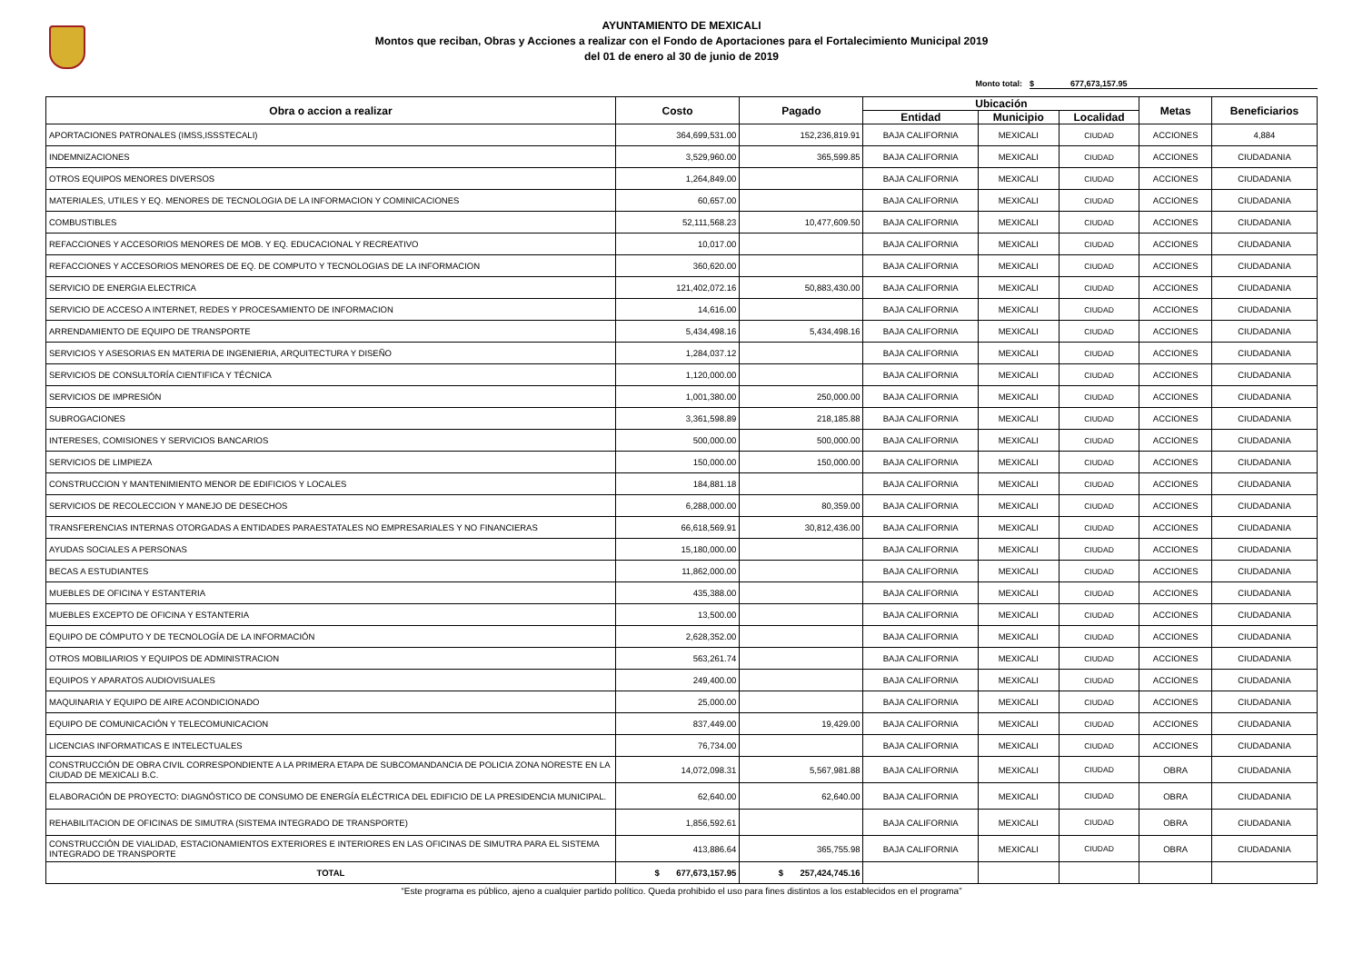AYUNTAMIENTO DE MEXICALI
Montos que reciban, Obras y Acciones a realizar con el Fondo de Aportaciones para el Fortalecimiento Municipal 2019
del 01 de enero al 30 de junio de 2019
Monto total: $ 677,673,157.95
| Obra o accion a realizar | Costo | Pagado | Ubicación | | | Metas | Beneficiarios |
| --- | --- | --- | --- | --- | --- | --- | --- |
| | | | Entidad | Municipio | Localidad | | |
| APORTACIONES PATRONALES (IMSS,ISSSTECALI) | 364,699,531.00 | 152,236,819.91 | BAJA CALIFORNIA | MEXICALI | CIUDAD | ACCIONES | 4,884 |
| INDEMNIZACIONES | 3,529,960.00 | 365,599.85 | BAJA CALIFORNIA | MEXICALI | CIUDAD | ACCIONES | CIUDADANIA |
| OTROS EQUIPOS MENORES DIVERSOS | 1,264,849.00 | | BAJA CALIFORNIA | MEXICALI | CIUDAD | ACCIONES | CIUDADANIA |
| MATERIALES, UTILES Y EQ. MENORES DE TECNOLOGIA DE LA INFORMACION Y COMINICACIONES | 60,657.00 | | BAJA CALIFORNIA | MEXICALI | CIUDAD | ACCIONES | CIUDADANIA |
| COMBUSTIBLES | 52,111,568.23 | 10,477,609.50 | BAJA CALIFORNIA | MEXICALI | CIUDAD | ACCIONES | CIUDADANIA |
| REFACCIONES Y ACCESORIOS MENORES DE MOB. Y EQ. EDUCACIONAL Y RECREATIVO | 10,017.00 | | BAJA CALIFORNIA | MEXICALI | CIUDAD | ACCIONES | CIUDADANIA |
| REFACCIONES Y ACCESORIOS MENORES DE EQ. DE COMPUTO Y TECNOLOGIAS DE LA INFORMACION | 360,620.00 | | BAJA CALIFORNIA | MEXICALI | CIUDAD | ACCIONES | CIUDADANIA |
| SERVICIO DE ENERGIA ELECTRICA | 121,402,072.16 | 50,883,430.00 | BAJA CALIFORNIA | MEXICALI | CIUDAD | ACCIONES | CIUDADANIA |
| SERVICIO DE ACCESO A INTERNET, REDES Y PROCESAMIENTO DE INFORMACION | 14,616.00 | | BAJA CALIFORNIA | MEXICALI | CIUDAD | ACCIONES | CIUDADANIA |
| ARRENDAMIENTO DE EQUIPO DE TRANSPORTE | 5,434,498.16 | 5,434,498.16 | BAJA CALIFORNIA | MEXICALI | CIUDAD | ACCIONES | CIUDADANIA |
| SERVICIOS Y ASESORIAS EN MATERIA DE INGENIERIA, ARQUITECTURA Y DISEÑO | 1,284,037.12 | | BAJA CALIFORNIA | MEXICALI | CIUDAD | ACCIONES | CIUDADANIA |
| SERVICIOS DE CONSULTORÍA CIENTIFICA Y TÉCNICA | 1,120,000.00 | | BAJA CALIFORNIA | MEXICALI | CIUDAD | ACCIONES | CIUDADANIA |
| SERVICIOS DE IMPRESIÓN | 1,001,380.00 | 250,000.00 | BAJA CALIFORNIA | MEXICALI | CIUDAD | ACCIONES | CIUDADANIA |
| SUBROGACIONES | 3,361,598.89 | 218,185.88 | BAJA CALIFORNIA | MEXICALI | CIUDAD | ACCIONES | CIUDADANIA |
| INTERESES, COMISIONES Y SERVICIOS BANCARIOS | 500,000.00 | 500,000.00 | BAJA CALIFORNIA | MEXICALI | CIUDAD | ACCIONES | CIUDADANIA |
| SERVICIOS DE LIMPIEZA | 150,000.00 | 150,000.00 | BAJA CALIFORNIA | MEXICALI | CIUDAD | ACCIONES | CIUDADANIA |
| CONSTRUCCION Y MANTENIMIENTO MENOR DE EDIFICIOS Y LOCALES | 184,881.18 | | BAJA CALIFORNIA | MEXICALI | CIUDAD | ACCIONES | CIUDADANIA |
| SERVICIOS DE RECOLECCION Y MANEJO DE DESECHOS | 6,288,000.00 | 80,359.00 | BAJA CALIFORNIA | MEXICALI | CIUDAD | ACCIONES | CIUDADANIA |
| TRANSFERENCIAS INTERNAS OTORGADAS A ENTIDADES PARAESTATALES NO EMPRESARIALES Y NO FINANCIERAS | 66,618,569.91 | 30,812,436.00 | BAJA CALIFORNIA | MEXICALI | CIUDAD | ACCIONES | CIUDADANIA |
| AYUDAS SOCIALES A PERSONAS | 15,180,000.00 | | BAJA CALIFORNIA | MEXICALI | CIUDAD | ACCIONES | CIUDADANIA |
| BECAS A ESTUDIANTES | 11,862,000.00 | | BAJA CALIFORNIA | MEXICALI | CIUDAD | ACCIONES | CIUDADANIA |
| MUEBLES DE OFICINA Y ESTANTERIA | 435,388.00 | | BAJA CALIFORNIA | MEXICALI | CIUDAD | ACCIONES | CIUDADANIA |
| MUEBLES EXCEPTO DE OFICINA Y ESTANTERIA | 13,500.00 | | BAJA CALIFORNIA | MEXICALI | CIUDAD | ACCIONES | CIUDADANIA |
| EQUIPO DE CÓMPUTO Y DE TECNOLOGÍA DE LA INFORMACIÓN | 2,628,352.00 | | BAJA CALIFORNIA | MEXICALI | CIUDAD | ACCIONES | CIUDADANIA |
| OTROS MOBILIARIOS Y EQUIPOS DE ADMINISTRACION | 563,261.74 | | BAJA CALIFORNIA | MEXICALI | CIUDAD | ACCIONES | CIUDADANIA |
| EQUIPOS Y APARATOS AUDIOVISUALES | 249,400.00 | | BAJA CALIFORNIA | MEXICALI | CIUDAD | ACCIONES | CIUDADANIA |
| MAQUINARIA Y EQUIPO DE AIRE ACONDICIONADO | 25,000.00 | | BAJA CALIFORNIA | MEXICALI | CIUDAD | ACCIONES | CIUDADANIA |
| EQUIPO DE COMUNICACIÓN Y TELECOMUNICACION | 837,449.00 | 19,429.00 | BAJA CALIFORNIA | MEXICALI | CIUDAD | ACCIONES | CIUDADANIA |
| LICENCIAS INFORMATICAS E INTELECTUALES | 76,734.00 | | BAJA CALIFORNIA | MEXICALI | CIUDAD | ACCIONES | CIUDADANIA |
| CONSTRUCCIÓN DE OBRA CIVIL CORRESPONDIENTE A LA PRIMERA ETAPA DE SUBCOMANDANCIA DE POLICIA ZONA NORESTE EN LA CIUDAD DE MEXICALI B.C. | 14,072,098.31 | 5,567,981.88 | BAJA CALIFORNIA | MEXICALI | CIUDAD | OBRA | CIUDADANIA |
| ELABORACIÓN DE PROYECTO: DIAGNÓSTICO DE CONSUMO DE ENERGÍA ELÉCTRICA DEL EDIFICIO DE LA PRESIDENCIA MUNICIPAL. | 62,640.00 | 62,640.00 | BAJA CALIFORNIA | MEXICALI | CIUDAD | OBRA | CIUDADANIA |
| REHABILITACION DE OFICINAS DE SIMUTRA (SISTEMA INTEGRADO DE TRANSPORTE) | 1,856,592.61 | | BAJA CALIFORNIA | MEXICALI | CIUDAD | OBRA | CIUDADANIA |
| CONSTRUCCIÓN DE VIALIDAD, ESTACIONAMIENTOS EXTERIORES E INTERIORES EN LAS OFICINAS DE SIMUTRA PARA EL SISTEMA INTEGRADO DE TRANSPORTE | 413,886.64 | 365,755.98 | BAJA CALIFORNIA | MEXICALI | CIUDAD | OBRA | CIUDADANIA |
| TOTAL | $ 677,673,157.95 | $ 257,424,745.16 | | | | | |
“Este programa es público, ajeno a cualquier partido político. Queda prohibido el uso para fines distintos a los establecidos en el programa”